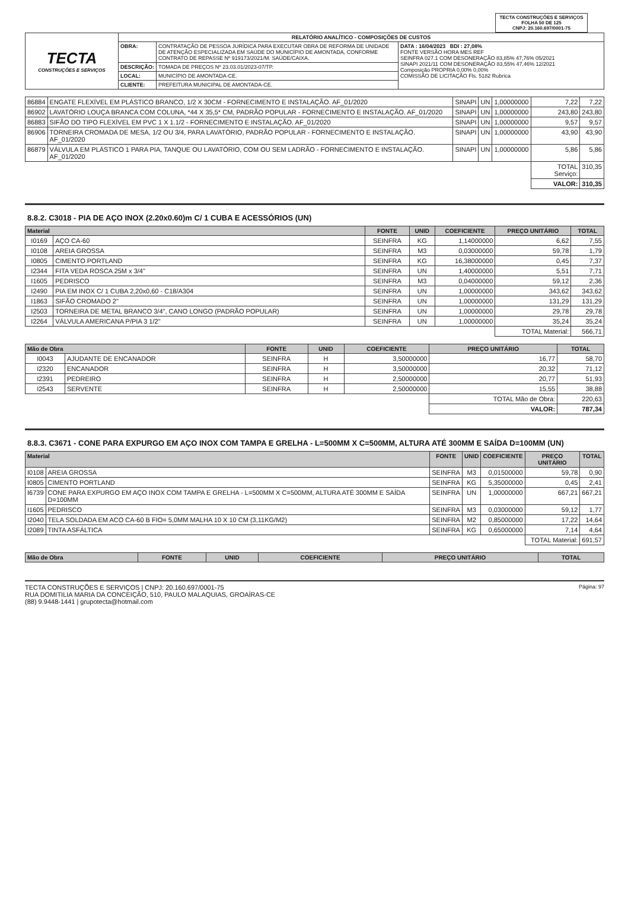TECTA CONSTRUÇÕES E SERVIÇOS
FOLHA 50 DE 125
CNPJ: 20.160.697/0001-75
| TECTA CONSTRUÇÕES E SERVIÇOS | RELATÓRIO ANALÍTICO - COMPOSIÇÕES DE CUSTOS | | |
| | OBRA: | CONTRATAÇÃO DE PESSOA JURÍDICA PARA EXECUTAR OBRA DE REFORMA DE UNIDADE DE ATENÇÃO ESPECIALIZADA EM SAÚDE DO MUNICÍPIO DE AMONTADA, CONFORME CONTRATO DE REPASSE Nº 919173/2021/M. SAÚDE/CAIXA. | DATA : 16/04/2023 BDI : 27,08% FONTE VERSÃO HORA MES REF SEINFRA 027.1 COM DESONERAÇÃO 83,85% 47,76% 05/2021 SINAPI 2021/11 COM DESONERAÇÃO 83,55% 47,46% 12/2021 Composição PROPRIA 0,00% 0,00% COMISSÃO DE LICITAÇÃO Fls. 5182 Rubrica |
| | DESCRIÇÃO: | TOMADA DE PREÇOS Nº 23.03.01/2023-07/TP. | |
| | LOCAL: | MUNICÍPIO DE AMONTADA-CE. | |
| | CLIENTE: | PREFEITURA MUNICIPAL DE AMONTADA-CE. | |
| 86884 | ENGATE FLEXÍVEL EM PLÁSTICO BRANCO, 1/2 X 30CM - FORNECIMENTO E INSTALAÇÃO. AF_01/2020 | SINAPI | UN | 1,00000000 | 7,22 | 7,22 |
| 86902 | LAVATÓRIO LOUÇA BRANCA COM COLUNA, *44 X 35,5* CM, PADRÃO POPULAR - FORNECIMENTO E INSTALAÇÃO. AF_01/2020 | SINAPI | UN | 1,00000000 | 243,80 | 243,80 |
| 86883 | SIFÃO DO TIPO FLEXÍVEL EM PVC 1 X 1.1/2 - FORNECIMENTO E INSTALAÇÃO. AF_01/2020 | SINAPI | UN | 1,00000000 | 9,57 | 9,57 |
| 86906 | TORNEIRA CROMADA DE MESA, 1/2 OU 3/4, PARA LAVATÓRIO, PADRÃO POPULAR - FORNECIMENTO E INSTALAÇÃO. AF_01/2020 | SINAPI | UN | 1,00000000 | 43,90 | 43,90 |
| 86879 | VÁLVULA EM PLÁSTICO 1 PARA PIA, TANQUE OU LAVATÓRIO, COM OU SEM LADRÃO - FORNECIMENTO E INSTALAÇÃO. AF_01/2020 | SINAPI | UN | 1,00000000 | 5,86 | 5,86 |
| | | | | | TOTAL Serviço: | 310,35 |
| | | | | | VALOR: | 310,35 |
8.8.2. C3018 - PIA DE AÇO INOX (2.20x0.60)m C/ 1 CUBA E ACESSÓRIOS (UN)
| Material | | FONTE | UNID | COEFICIENTE | PREÇO UNITÁRIO | TOTAL |
| --- | --- | --- | --- | --- | --- | --- |
| I0169 | AÇO CA-60 | SEINFRA | KG | 1,14000000 | 6,62 | 7,55 |
| I0108 | AREIA GROSSA | SEINFRA | M3 | 0,03000000 | 59,78 | 1,79 |
| I0805 | CIMENTO PORTLAND | SEINFRA | KG | 16,38000000 | 0,45 | 7,37 |
| I2344 | FITA VEDA ROSCA 25M x 3/4" | SEINFRA | UN | 1,40000000 | 5,51 | 7,71 |
| I1605 | PEDRISCO | SEINFRA | M3 | 0,04000000 | 59,12 | 2,36 |
| I2490 | PIA EM INOX C/ 1 CUBA 2,20x0,60 - C18/A304 | SEINFRA | UN | 1,00000000 | 343,62 | 343,62 |
| I1863 | SIFÃO CROMADO 2" | SEINFRA | UN | 1,00000000 | 131,29 | 131,29 |
| I2503 | TORNEIRA DE METAL BRANCO 3/4", CANO LONGO (PADRÃO POPULAR) | SEINFRA | UN | 1,00000000 | 29,78 | 29,78 |
| I2264 | VÁLVULA AMERICANA P/PIA 3 1/2" | SEINFRA | UN | 1,00000000 | 35,24 | 35,24 |
| | | | | | TOTAL Material: | 566,71 |
| Mão de Obra | | FONTE | UNID | COEFICIENTE | PREÇO UNITÁRIO | TOTAL |
| --- | --- | --- | --- | --- | --- | --- |
| I0043 | AJUDANTE DE ENCANADOR | SEINFRA | H | 3,50000000 | 16,77 | 58,70 |
| I2320 | ENCANADOR | SEINFRA | H | 3,50000000 | 20,32 | 71,12 |
| I2391 | PEDREIRO | SEINFRA | H | 2,50000000 | 20,77 | 51,93 |
| I2543 | SERVENTE | SEINFRA | H | 2,50000000 | 15,55 | 38,88 |
| | | | | | TOTAL Mão de Obra: | 220,63 |
| | | | | | VALOR: | 787,34 |
8.8.3. C3671 - CONE PARA EXPURGO EM AÇO INOX COM TAMPA E GRELHA - L=500MM X C=500MM, ALTURA ATÉ 300MM E SAÍDA D=100MM (UN)
| Material | | FONTE | UNID | COEFICIENTE | PREÇO UNITÁRIO | TOTAL |
| --- | --- | --- | --- | --- | --- | --- |
| I0108 | AREIA GROSSA | SEINFRA | M3 | 0,01500000 | 59,78 | 0,90 |
| I0805 | CIMENTO PORTLAND | SEINFRA | KG | 5,35000000 | 0,45 | 2,41 |
| I6739 | CONE PARA EXPURGO EM AÇO INOX COM TAMPA E GRELHA - L=500MM X C=500MM, ALTURA ATÉ 300MM E SAÍDA D=100MM | SEINFRA | UN | 1,00000000 | 667,21 | 667,21 |
| I1605 | PEDRISCO | SEINFRA | M3 | 0,03000000 | 59,12 | 1,77 |
| I2040 | TELA SOLDADA EM ACO CA-60 B FIO= 5,0MM MALHA 10 X 10 CM (3,11KG/M2) | SEINFRA | M2 | 0,85000000 | 17,22 | 14,64 |
| I2089 | TINTA ASFÁLTICA | SEINFRA | KG | 0,65000000 | 7,14 | 4,64 |
| | | | | | TOTAL Material: | 691,57 |
| Mão de Obra | FONTE | UNID | COEFICIENTE | PREÇO UNITÁRIO | TOTAL |
| --- | --- | --- | --- | --- | --- |
TECTA CONSTRUÇÕES E SERVIÇOS | CNPJ: 20.160.697/0001-75
RUA DOMITILIA MARIA DA CONCEIÇÃO, 510, PAULO MALAQUIAS, GROAÍRAS-CE
(88) 9.9448-1441 | grupotecta@hotmail.com
Página: 97